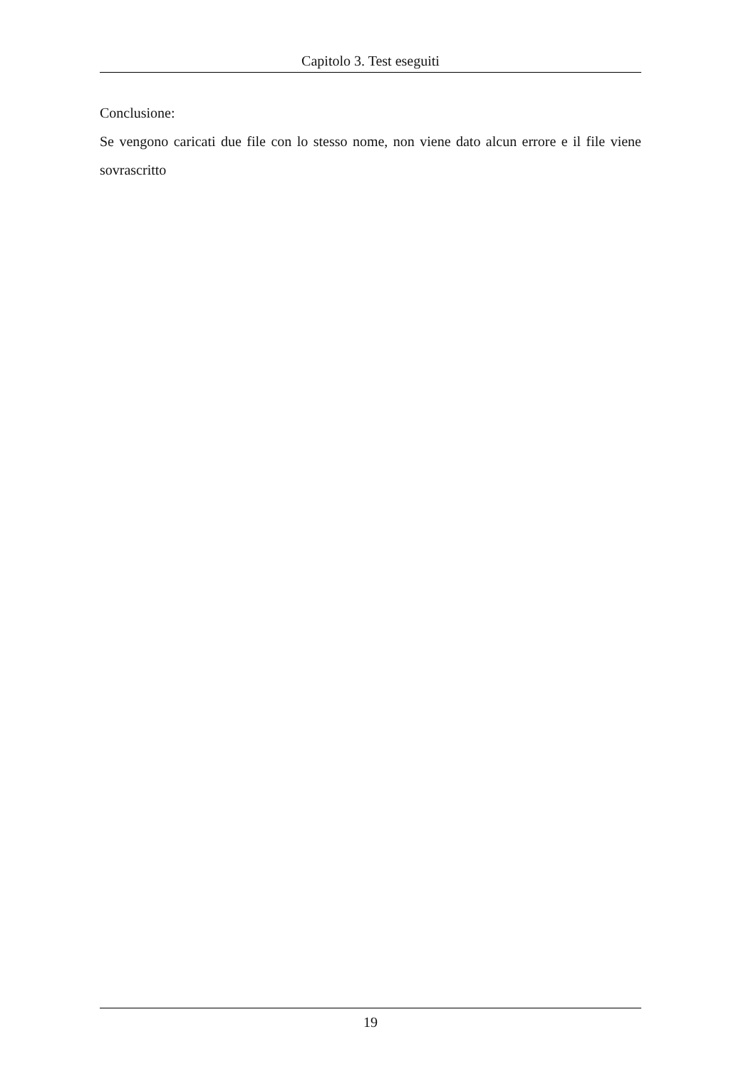Capitolo 3. Test eseguiti
Conclusione:
Se vengono caricati due file con lo stesso nome, non viene dato alcun errore e il file viene sovrascritto
19